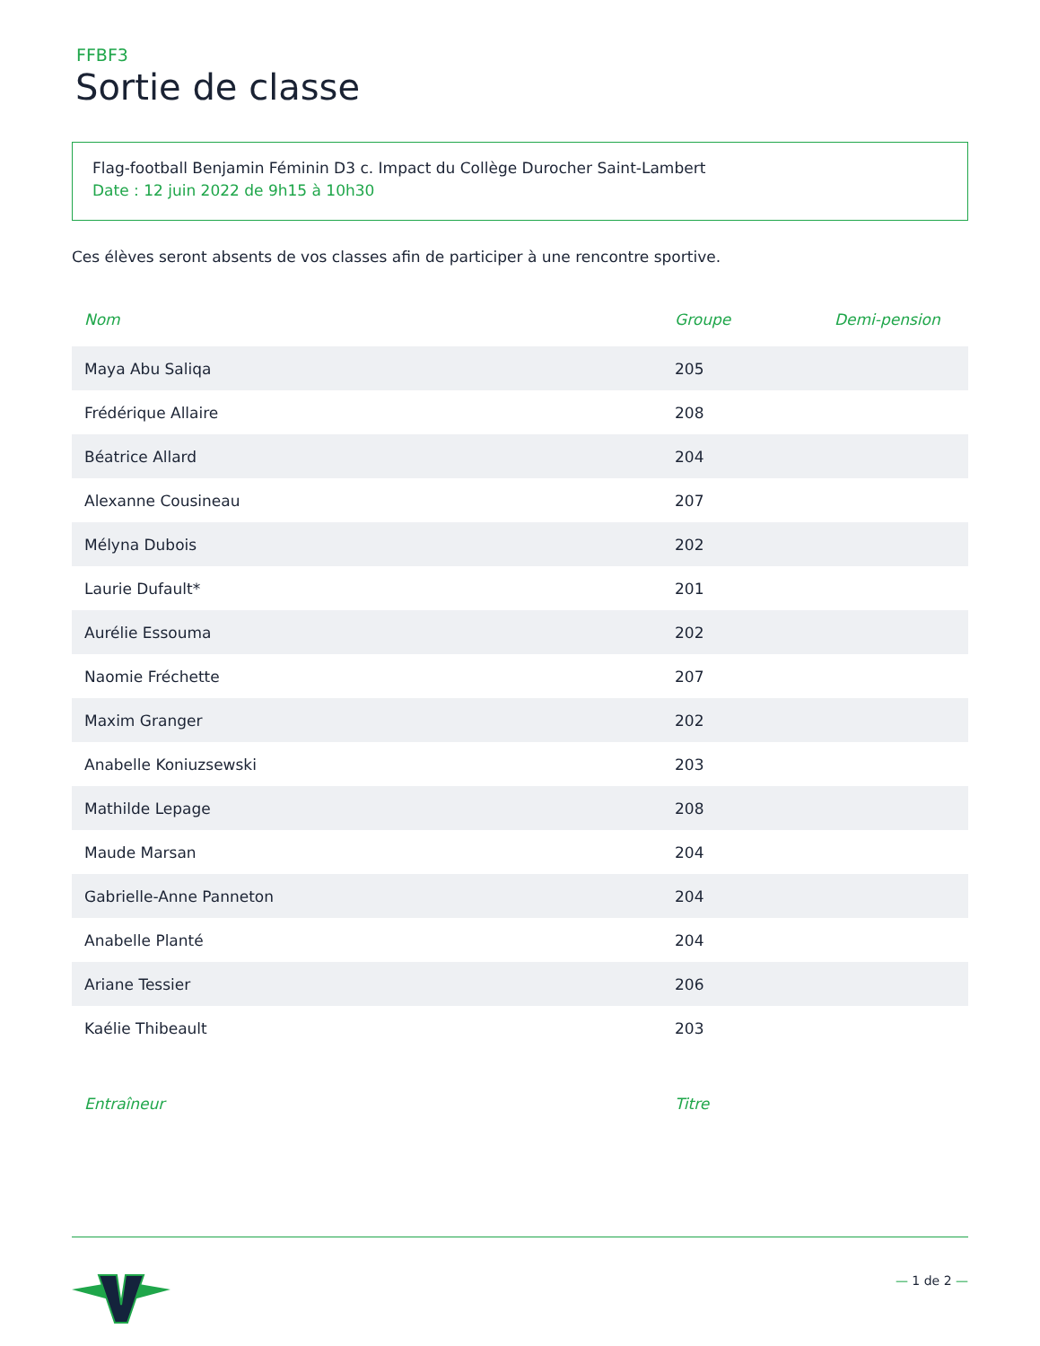FFBF3
Sortie de classe
Flag-football Benjamin Féminin D3 c. Impact du Collège Durocher Saint-Lambert
Date : 12 juin 2022 de 9h15 à 10h30
Ces élèves seront absents de vos classes afin de participer à une rencontre sportive.
| Nom | Groupe | Demi-pension |
| --- | --- | --- |
| Maya Abu Saliqa | 205 | |
| Frédérique Allaire | 208 | |
| Béatrice Allard | 204 | |
| Alexanne Cousineau | 207 | |
| Mélyna Dubois | 202 | |
| Laurie Dufault* | 201 | |
| Aurélie Essouma | 202 | |
| Naomie Fréchette | 207 | |
| Maxim Granger | 202 | |
| Anabelle Koniuzsewski | 203 | |
| Mathilde Lepage | 208 | |
| Maude Marsan | 204 | |
| Gabrielle-Anne Panneton | 204 | |
| Anabelle Planté | 204 | |
| Ariane Tessier | 206 | |
| Kaélie Thibeault | 203 | |
| Entraîneur | Titre |
| --- | --- |
— 1 de 2 —